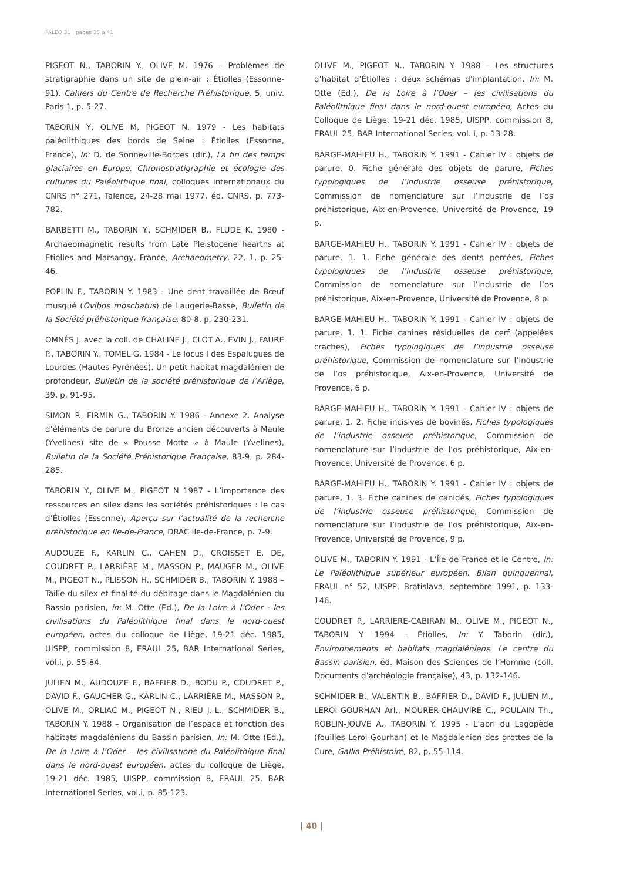PALEO 31 | pages 35 à 41
PIGEOT N., TABORIN Y., OLIVE M. 1976 – Problèmes de stratigraphie dans un site de plein-air : Étiolles (Essonne-91), Cahiers du Centre de Recherche Préhistorique, 5, univ. Paris 1, p. 5-27.
TABORIN Y, OLIVE M, PIGEOT N. 1979 - Les habitats paléolithiques des bords de Seine : Étiolles (Essonne, France), In: D. de Sonneville-Bordes (dir.), La fin des temps glaciaires en Europe. Chronostratigraphie et écologie des cultures du Paléolithique final, colloques internationaux du CNRS n° 271, Talence, 24-28 mai 1977, éd. CNRS, p. 773-782.
BARBETTI M., TABORIN Y., SCHMIDER B., FLUDE K. 1980 - Archaeomagnetic results from Late Pleistocene hearths at Etiolles and Marsangy, France, Archaeometry, 22, 1, p. 25-46.
POPLIN F., TABORIN Y. 1983 - Une dent travaillée de Bœuf musqué (Ovibos moschatus) de Laugerie-Basse, Bulletin de la Société préhistorique française, 80-8, p. 230-231.
OMNÈS J. avec la coll. de CHALINE J., CLOT A., EVIN J., FAURE P., TABORIN Y., TOMEL G. 1984 - Le locus I des Espalugues de Lourdes (Hautes-Pyrénées). Un petit habitat magdalénien de profondeur, Bulletin de la société préhistorique de l’Ariège, 39, p. 91-95.
SIMON P., FIRMIN G., TABORIN Y. 1986 - Annexe 2. Analyse d’éléments de parure du Bronze ancien découverts à Maule (Yvelines) site de « Pousse Motte » à Maule (Yvelines), Bulletin de la Société Préhistorique Française, 83-9, p. 284-285.
TABORIN Y., OLIVE M., PIGEOT N 1987 - L’importance des ressources en silex dans les sociétés préhistoriques : le cas d’Étiolles (Essonne), Aperçu sur l’actualité de la recherche préhistorique en Ile-de-France, DRAC Ile-de-France, p. 7-9.
AUDOUZE F., KARLIN C., CAHEN D., CROISSET E. DE, COUDRET P., LARRIÈRE M., MASSON P., MAUGER M., OLIVE M., PIGEOT N., PLISSON H., SCHMIDER B., TABORIN Y. 1988 – Taille du silex et finalité du débitage dans le Magdalénien du Bassin parisien, in: M. Otte (Ed.), De la Loire à l’Oder - les civilisations du Paléolithique final dans le nord-ouest européen, actes du colloque de Liège, 19-21 déc. 1985, UISPP, commission 8, ERAUL 25, BAR International Series, vol.i, p. 55-84.
JULIEN M., AUDOUZE F., BAFFIER D., BODU P., COUDRET P., DAVID F., GAUCHER G., KARLIN C., LARRIÈRE M., MASSON P., OLIVE M., ORLIAC M., PIGEOT N., RIEU J.-L., SCHMIDER B., TABORIN Y. 1988 – Organisation de l’espace et fonction des habitats magdaléniens du Bassin parisien, In: M. Otte (Ed.), De la Loire à l’Oder – les civilisations du Paléolithique final dans le nord-ouest européen, actes du colloque de Liège, 19-21 déc. 1985, UISPP, commission 8, ERAUL 25, BAR International Series, vol.i, p. 85-123.
OLIVE M., PIGEOT N., TABORIN Y. 1988 – Les structures d’habitat d’Étiolles : deux schémas d’implantation, In: M. Otte (Ed.), De la Loire à l’Oder – les civilisations du Paléolithique final dans le nord-ouest européen, Actes du Colloque de Liège, 19-21 déc. 1985, UISPP, commission 8, ERAUL 25, BAR International Series, vol. i, p. 13-28.
BARGE-MAHIEU H., TABORIN Y. 1991 - Cahier IV : objets de parure, 0. Fiche générale des objets de parure, Fiches typologiques de l’industrie osseuse préhistorique, Commission de nomenclature sur l’industrie de l’os préhistorique, Aix-en-Provence, Université de Provence, 19 p.
BARGE-MAHIEU H., TABORIN Y. 1991 - Cahier IV : objets de parure, 1. 1. Fiche générale des dents percées, Fiches typologiques de l’industrie osseuse préhistorique, Commission de nomenclature sur l’industrie de l’os préhistorique, Aix-en-Provence, Université de Provence, 8 p.
BARGE-MAHIEU H., TABORIN Y. 1991 - Cahier IV : objets de parure, 1. 1. Fiche canines résiduelles de cerf (appelées craches), Fiches typologiques de l’industrie osseuse préhistorique, Commission de nomenclature sur l’industrie de l’os préhistorique, Aix-en-Provence, Université de Provence, 6 p.
BARGE-MAHIEU H., TABORIN Y. 1991 - Cahier IV : objets de parure, 1. 2. Fiche incisives de bovinés, Fiches typologiques de l’industrie osseuse préhistorique, Commission de nomenclature sur l’industrie de l’os préhistorique, Aix-en-Provence, Université de Provence, 6 p.
BARGE-MAHIEU H., TABORIN Y. 1991 - Cahier IV : objets de parure, 1. 3. Fiche canines de canidés, Fiches typologiques de l’industrie osseuse préhistorique, Commission de nomenclature sur l’industrie de l’os préhistorique, Aix-en-Provence, Université de Provence, 9 p.
OLIVE M., TABORIN Y. 1991 - L’Île de France et le Centre, In: Le Paléolithique supérieur européen. Bilan quinquennal, ERAUL n° 52, UISPP, Bratislava, septembre 1991, p. 133-146.
COUDRET P., LARRIERE-CABIRAN M., OLIVE M., PIGEOT N., TABORIN Y. 1994 - Étiolles, In: Y. Taborin (dir.), Environnements et habitats magdaléniens. Le centre du Bassin parisien, éd. Maison des Sciences de l’Homme (coll. Documents d’archéologie française), 43, p. 132-146.
SCHMIDER B., VALENTIN B., BAFFIER D., DAVID F., JULIEN M., LEROI-GOURHAN Arl., MOURER-CHAUVIRE C., POULAIN Th., ROBLIN-JOUVE A., TABORIN Y. 1995 - L’abri du Lagopède (fouilles Leroi-Gourhan) et le Magdalénien des grottes de la Cure, Gallia Préhistoire, 82, p. 55-114.
| 40 |